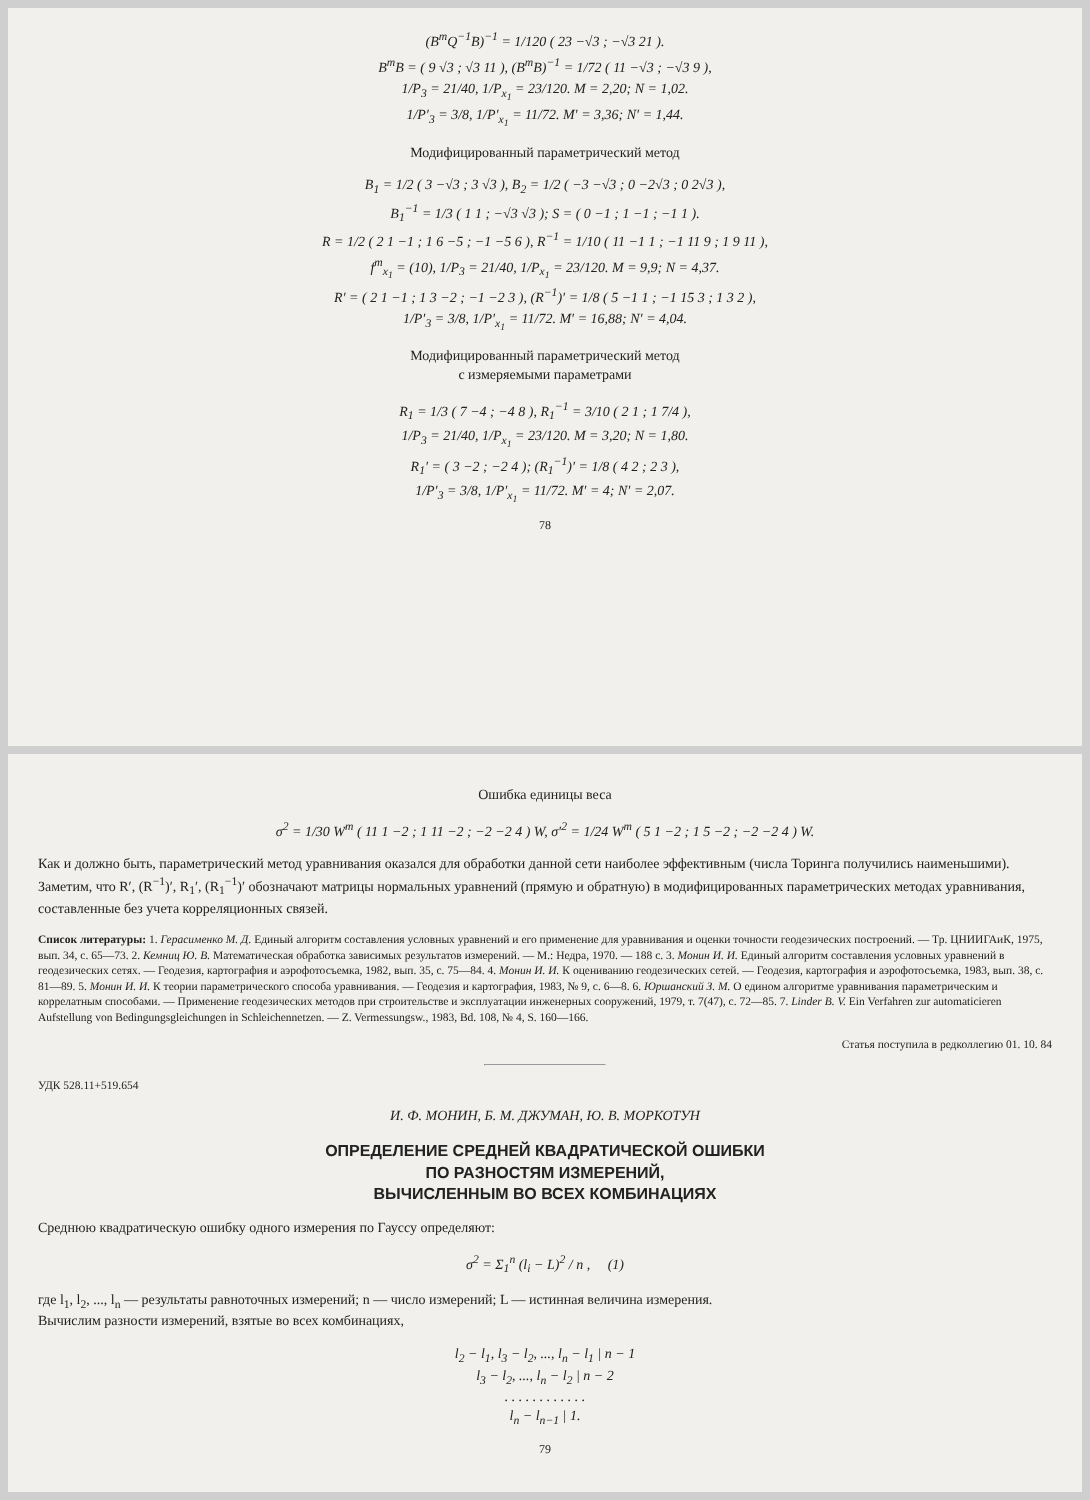(B<sup>т</sup>Q<sup>−1</sup>B)<sup>−1</sup> = 1/120 ( 23 −√3 ; −√3 21 ).
B<sup>т</sup>B = ( 9 √3 ; √3 11 ), (B<sup>т</sup>B)<sup>−1</sup> = 1/72 ( 11 −√3 ; −√3 9 ),
1/P<sub>3</sub> = 21/40, 1/P<sub>x<sub>1</sub></sub> = 23/120. M = 2,20; N = 1,02.
1/P′<sub>3</sub> = 3/8, 1/P′<sub>x<sub>1</sub></sub> = 11/72. M′ = 3,36; N′ = 1,44.
Модифицированный параметрический метод
B<sub>1</sub> = 1/2 ( 3 −√3 ; 3 √3 ), B<sub>2</sub> = 1/2 ( −3 −√3 ; 0 −2√3 ; 0 2√3 ),
B<sub>1</sub><sup>−1</sup> = 1/3 ( 1 1 ; −√3 √3 ); S = ( 0 −1 ; 1 −1 ; −1 1 ).
R = 1/2 ( 2 1 −1 ; 1 6 −5 ; −1 −5 6 ), R<sup>−1</sup> = 1/10 ( 11 −1 1 ; −1 11 9 ; 1 9 11 ),
f<sup>т</sup><sub>x<sub>1</sub></sub> = (10), 1/P<sub>3</sub> = 21/40, 1/P<sub>x<sub>1</sub></sub> = 23/120. M = 9,9; N = 4,37.
R′ = ( 2 1 −1 ; 1 3 −2 ; −1 −2 3 ), (R<sup>−1</sup>)′ = 1/8 ( 5 −1 1 ; −1 15 3 ; 1 3 2 ),
1/P′<sub>3</sub> = 3/8, 1/P′<sub>x<sub>1</sub></sub> = 11/72. M′ = 16,88; N′ = 4,04.
Модифицированный параметрический метод
с измеряемыми параметрами
R<sub>1</sub> = 1/3 ( 7 −4 ; −4 8 ), R<sub>1</sub><sup>−1</sup> = 3/10 ( 2 1 ; 1 7/4 ),
1/P<sub>3</sub> = 21/40, 1/P<sub>x<sub>1</sub></sub> = 23/120. M = 3,20; N = 1,80.
R<sub>1</sub>′ = ( 3 −2 ; −2 4 ); (R<sub>1</sub><sup>−1</sup>)′ = 1/8 ( 4 2 ; 2 3 ),
1/P′<sub>3</sub> = 3/8, 1/P′<sub>x<sub>1</sub></sub> = 11/72. M′ = 4; N′ = 2,07.
78
Ошибка единицы веса
σ<sup>2</sup> = 1/30 W<sup>т</sup> ( 11 1 −2 ; 1 11 −2 ; −2 −2 4 ) W, σ′<sup>2</sup> = 1/24 W<sup>т</sup> ( 5 1 −2 ; 1 5 −2 ; −2 −2 4 ) W.
Как и должно быть, параметрический метод уравнивания оказался для обработки данной сети наиболее эффективным (числа Торинга получились наименьшими). Заметим, что R′, (R<sup>−1</sup>)′, R<sub>1</sub>′, (R<sub>1</sub><sup>−1</sup>)′ обозначают матрицы нормальных уравнений (прямую и обратную) в модифицированных параметрических методах уравнивания, составленные без учета корреляционных связей.
Список литературы: 1. Герасименко М. Д. Единый алгоритм составления условных уравнений и его применение для уравнивания и оценки точности геодезических построений. — Тр. ЦНИИГАиК, 1975, вып. 34, с. 65—73. 2. Кемниц Ю. В. Математическая обработка зависимых результатов измерений. — М.: Недра, 1970. — 188 с. 3. Монин И. И. Единый алгоритм составления условных уравнений в геодезических сетях. — Геодезия, картография и аэрофотосъемка, 1982, вып. 35, с. 75—84. 4. Монин И. И. К оцениванию геодезических сетей. — Геодезия, картография и аэрофотосъемка, 1983, вып. 38, с. 81—89. 5. Монин И. И. К теории параметрического способа уравнивания. — Геодезия и картография, 1983, № 9, с. 6—8. 6. Юршанский З. М. О едином алгоритме уравнивания параметрическим и коррелатным способами. — Применение геодезических методов при строительстве и эксплуатации инженерных сооружений, 1979, т. 7(47), с. 72—85. 7. Linder B. V. Ein Verfahren zur automaticieren Aufstellung von Bedingungsgleichungen in Schleichennetzen. — Z. Vermessungsw., 1983, Bd. 108, № 4, S. 160—166.
Статья поступила в редколлегию 01. 10. 84
УДК 528.11+519.654
И. Ф. МОНИН, Б. М. ДЖУМАН, Ю. В. МОРКОТУН
ОПРЕДЕЛЕНИЕ СРЕДНЕЙ КВАДРАТИЧЕСКОЙ ОШИБКИ
ПО РАЗНОСТЯМ ИЗМЕРЕНИЙ,
ВЫЧИСЛЕННЫМ ВО ВСЕХ КОМБИНАЦИЯХ
Среднюю квадратическую ошибку одного измерения по Гауссу определяют:
σ<sup>2</sup> = Σ<sub>1</sub><sup>n</sup> (l<sub>i</sub> − L)<sup>2</sup> / n , (1)
где l<sub>1</sub>, l<sub>2</sub>, ..., l<sub>n</sub> — результаты равноточных измерений; n — число измерений; L — истинная величина измерения.
Вычислим разности измерений, взятые во всех комбинациях,
l<sub>2</sub> − l<sub>1</sub>, l<sub>3</sub> − l<sub>2</sub>, ..., l<sub>n</sub> − l<sub>1</sub> | n − 1
l<sub>3</sub> − l<sub>2</sub>, ..., l<sub>n</sub> − l<sub>2</sub> | n − 2
. . . . . . . . . . . .
l<sub>n</sub> − l<sub>n−1</sub> | 1.
79